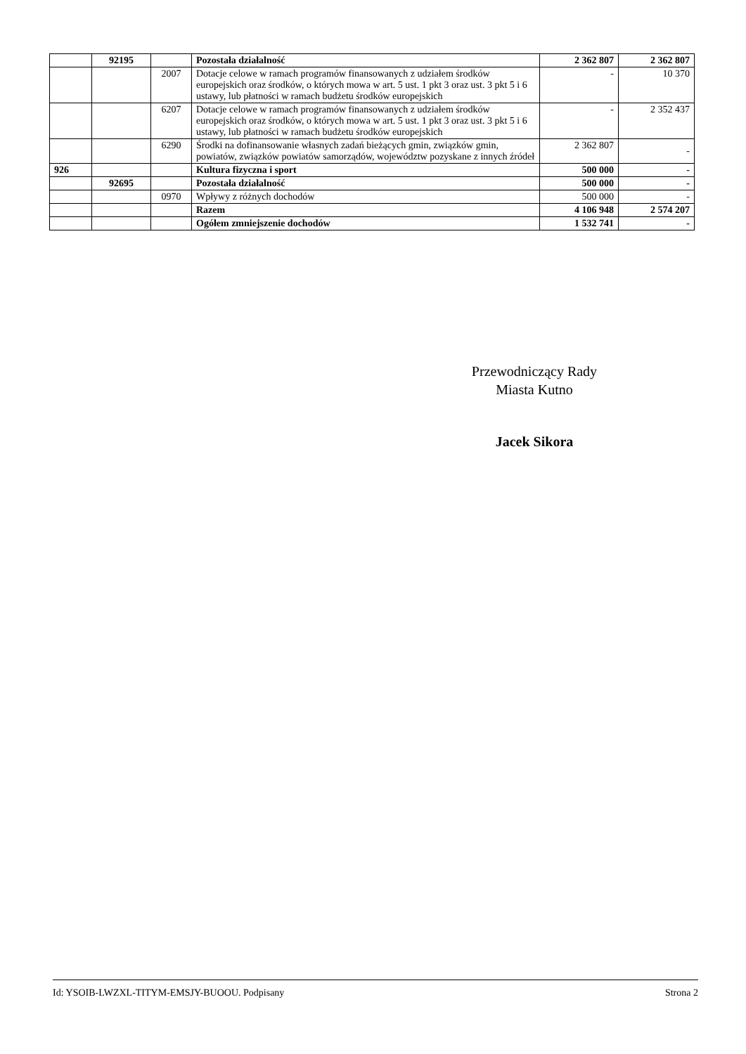| | 92195 | | Pozostała działalność | 2 362 807 | 2 362 807 |
| | | 2007 | Dotacje celowe w ramach programów finansowanych z udziałem środków europejskich oraz środków, o których mowa w art. 5 ust. 1 pkt 3 oraz ust. 3 pkt 5 i 6 ustawy, lub płatności w ramach budżetu środków europejskich | - | 10 370 |
| | | 6207 | Dotacje celowe w ramach programów finansowanych z udziałem środków europejskich oraz środków, o których mowa w art. 5 ust. 1 pkt 3 oraz ust. 3 pkt 5 i 6 ustawy, lub płatności w ramach budżetu środków europejskich | - | 2 352 437 |
| | | 6290 | Środki na dofinansowanie własnych zadań bieżących gmin, związków gmin, powiatów, związków powiatów samorządów, województw pozyskane z innych źródeł | 2 362 807 | - |
| 926 | | | Kultura fizyczna i sport | 500 000 | - |
| | 92695 | | Pozostała działalność | 500 000 | - |
| | | 0970 | Wpływy z różnych dochodów | 500 000 | - |
| | | | Razem | 4 106 948 | 2 574 207 |
| | | | Ogółem zmniejszenie dochodów | 1 532 741 | - |
Przewodniczący Rady
Miasta Kutno
Jacek Sikora
Id: YSOIB-LWZXL-TITYM-EMSJY-BUOOU. Podpisany Strona 2